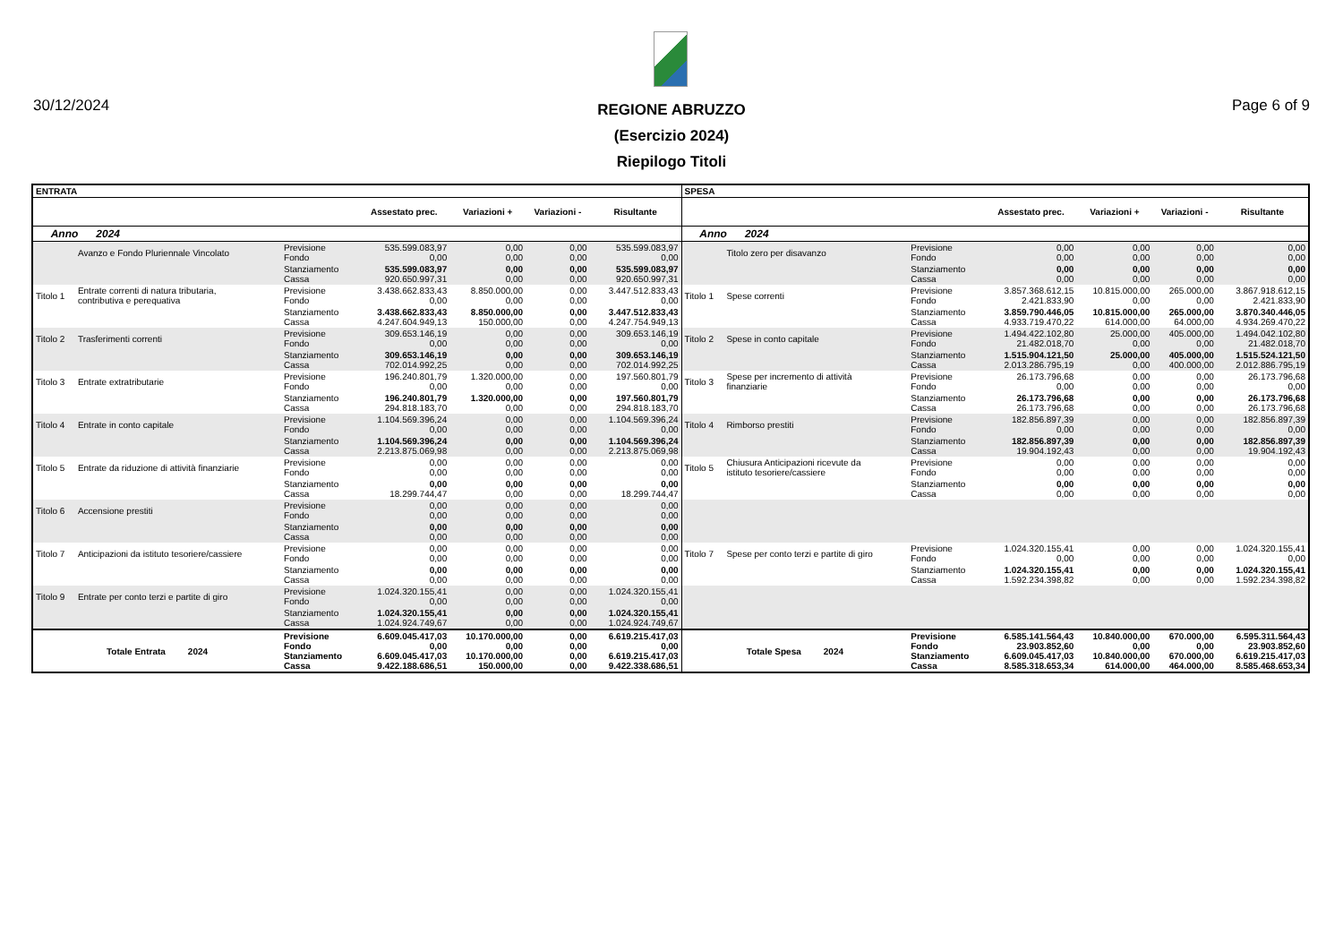30/12/2024
REGIONE ABRUZZO
(Esercizio 2024)
Riepilogo Titoli
Page 6 of 9
| ENTRATA | | | | | | | SPESA | | | | | | |
| --- | --- | --- | --- | --- | --- | --- | --- | --- | --- | --- | --- | --- | --- |
| | | | Assestato prec. | Variazioni + | Variazioni - | Risultante | | | | Assestato prec. | Variazioni + | Variazioni - | Risultante |
| Anno 2024 | | | | | | | Anno 2024 | | | | | | |
| | Avanzo e Fondo Pluriennale Vincolato | Previsione Fondo | 535.599.083,97 0,00 | 0,00 0,00 | 0,00 0,00 | 535.599.083,97 0,00 | | Titolo zero per disavanzo | Previsione Fondo | 0,00 0,00 | 0,00 0,00 | 0,00 0,00 | 0,00 0,00 |
| | | Stanziamento Cassa | 535.599.083,97 920.650.997,31 | 0,00 0,00 | 0,00 0,00 | 535.599.083,97 920.650.997,31 | | | Stanziamento Cassa | 0,00 0,00 | 0,00 0,00 | 0,00 0,00 | 0,00 0,00 |
| Titolo 1 | Entrate correnti di natura tributaria, contributiva e perequativa | Previsione Fondo | 3.438.662.833,43 0,00 | 8.850.000,00 0,00 | 0,00 0,00 | 3.447.512.833,43 0,00 | Titolo 1 | Spese correnti | Previsione Fondo | 3.857.368.612,15 2.421.833,90 | 10.815.000,00 0,00 | 265.000,00 0,00 | 3.867.918.612,15 2.421.833,90 |
| | | Stanziamento Cassa | 3.438.662.833,43 4.247.604.949,13 | 8.850.000,00 150.000,00 | 0,00 0,00 | 3.447.512.833,43 4.247.754.949,13 | | | Stanziamento Cassa | 3.859.790.446,05 4.933.719.470,22 | 10.815.000,00 614.000,00 | 265.000,00 64.000,00 | 3.870.340.446,05 4.934.269.470,22 |
| Titolo 2 | Trasferimenti correnti | Previsione Fondo | 309.653.146,19 0,00 | 0,00 0,00 | 0,00 0,00 | 309.653.146,19 0,00 | Titolo 2 | Spese in conto capitale | Previsione Fondo | 1.494.422.102,80 21.482.018,70 | 25.000,00 0,00 | 405.000,00 0,00 | 1.494.042.102,80 21.482.018,70 |
| | | Stanziamento Cassa | 309.653.146,19 702.014.992,25 | 0,00 0,00 | 0,00 0,00 | 309.653.146,19 702.014.992,25 | | | Stanziamento Cassa | 1.515.904.121,50 2.013.286.795,19 | 25.000,00 0,00 | 405.000,00 400.000,00 | 1.515.524.121,50 2.012.886.795,19 |
| Titolo 3 | Entrate extratributarie | Previsione Fondo | 196.240.801,79 0,00 | 1.320.000,00 0,00 | 0,00 0,00 | 197.560.801,79 0,00 | Titolo 3 | Spese per incremento di attività finanziarie | Previsione Fondo | 26.173.796,68 0,00 | 0,00 0,00 | 0,00 0,00 | 26.173.796,68 0,00 |
| | | Stanziamento Cassa | 196.240.801,79 294.818.183,70 | 1.320.000,00 0,00 | 0,00 0,00 | 197.560.801,79 294.818.183,70 | | | Stanziamento Cassa | 26.173.796,68 26.173.796,68 | 0,00 0,00 | 0,00 0,00 | 26.173.796,68 26.173.796,68 |
| Titolo 4 | Entrate in conto capitale | Previsione Fondo | 1.104.569.396,24 0,00 | 0,00 0,00 | 0,00 0,00 | 1.104.569.396,24 0,00 | Titolo 4 | Rimborso prestiti | Previsione Fondo | 182.856.897,39 0,00 | 0,00 0,00 | 0,00 0,00 | 182.856.897,39 0,00 |
| | | Stanziamento Cassa | 1.104.569.396,24 2.213.875.069,98 | 0,00 0,00 | 0,00 0,00 | 1.104.569.396,24 2.213.875.069,98 | | | Stanziamento Cassa | 182.856.897,39 19.904.192,43 | 0,00 0,00 | 0,00 0,00 | 182.856.897,39 19.904.192,43 |
| Titolo 5 | Entrate da riduzione di attività finanziarie | Previsione Fondo | 0,00 0,00 | 0,00 0,00 | 0,00 0,00 | 0,00 0,00 | Titolo 5 | Chiusura Anticipazioni ricevute da istituto tesoriere/cassiere | Previsione Fondo | 0,00 0,00 | 0,00 0,00 | 0,00 0,00 | 0,00 0,00 |
| | | Stanziamento Cassa | 0,00 18.299.744,47 | 0,00 0,00 | 0,00 0,00 | 0,00 18.299.744,47 | | | Stanziamento Cassa | 0,00 0,00 | 0,00 0,00 | 0,00 0,00 | 0,00 0,00 |
| Titolo 6 | Accensione prestiti | Previsione Fondo | 0,00 0,00 | 0,00 0,00 | 0,00 0,00 | 0,00 0,00 | | | | | | | |
| | | Stanziamento Cassa | 0,00 0,00 | 0,00 0,00 | 0,00 0,00 | 0,00 0,00 | | | | | | | |
| Titolo 7 | Anticipazioni da istituto tesoriere/cassiere | Previsione Fondo | 0,00 0,00 | 0,00 0,00 | 0,00 0,00 | 0,00 0,00 | Titolo 7 | Spese per conto terzi e partite di giro | Previsione Fondo | 1.024.320.155,41 0,00 | 0,00 0,00 | 0,00 0,00 | 1.024.320.155,41 0,00 |
| | | Stanziamento Cassa | 0,00 0,00 | 0,00 0,00 | 0,00 0,00 | 0,00 0,00 | | | Stanziamento Cassa | 1.024.320.155,41 1.592.234.398,82 | 0,00 0,00 | 0,00 0,00 | 1.024.320.155,41 1.592.234.398,82 |
| Titolo 9 | Entrate per conto terzi e partite di giro | Previsione Fondo | 1.024.320.155,41 0,00 | 0,00 0,00 | 0,00 0,00 | 1.024.320.155,41 0,00 | | | | | | | |
| | | Stanziamento Cassa | 1.024.320.155,41 1.024.924.749,67 | 0,00 0,00 | 0,00 0,00 | 1.024.320.155,41 1.024.924.749,67 | | | | | | | |
| Totale Entrata 2024 | | Previsione Fondo Stanziamento Cassa | 6.609.045.417,03 0,00 6.609.045.417,03 9.422.188.686,51 | 10.170.000,00 0,00 10.170.000,00 150.000,00 | 0,00 0,00 0,00 0,00 | 6.619.215.417,03 0,00 6.619.215.417,03 9.422.338.686,51 | Totale Spesa 2024 | | Previsione Fondo Stanziamento Cassa | 6.585.141.564,43 23.903.852,60 6.609.045.417,03 8.585.318.653,34 | 10.840.000,00 0,00 10.840.000,00 614.000,00 | 670.000,00 0,00 670.000,00 464.000,00 | 6.595.311.564,43 23.903.852,60 6.619.215.417,03 8.585.468.653,34 |